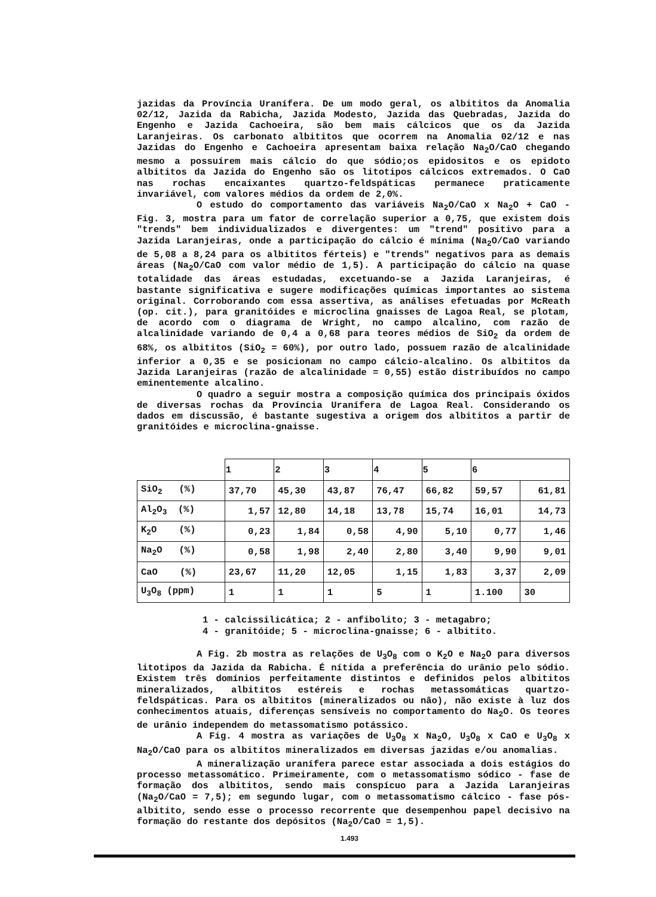jazidas da Província Uranífera. De um modo geral, os albititos da Anomalia 02/12, Jazida da Rabicha, Jazida Modesto, Jazida das Quebradas, Jazida do Engenho e Jazida Cachoeira, são bem mais cálcicos que os da Jazida Laranjeiras. Os carbonato albititos que ocorrem na Anomalia 02/12 e nas Jazidas do Engenho e Cachoeira apresentam baixa relação Na<sub>2</sub>O/CaO chegando mesmo a possuírem mais cálcio do que sódio;os epidositos e os epidoto albititos da Jazida do Engenho são os litotipos cálcicos extremados. O CaO nas rochas encaixantes quartzo-feldspáticas permanece praticamente invariável, com valores médios da ordem de 2,0%.
O estudo do comportamento das variáveis Na<sub>2</sub>O/CaO x Na<sub>2</sub>O + CaO - Fig. 3, mostra para um fator de correlação superior a 0,75, que existem dois "trends" bem individualizados e divergentes: um "trend" positivo para a Jazida Laranjeiras, onde a participação do cálcio é mínima (Na<sub>2</sub>O/CaO variando de 5,08 a 8,24 para os albititos férteis) e "trends" negativos para as demais áreas (Na<sub>2</sub>O/CaO com valor médio de 1,5). A participação do cálcio na quase totalidade das áreas estudadas, excetuando-se a Jazida Laranjeiras, é bastante significativa e sugere modificações químicas importantes ao sistema original. Corroborando com essa assertiva, as análises efetuadas por McReath (op. cit.), para granitóides e microclina gnaisses de Lagoa Real, se plotam, de acordo com o diagrama de Wright, no campo alcalino, com razão de alcalinidade variando de 0,4 a 0,68 para teores médios de SiO<sub>2</sub> da ordem de 68%, os albititos (SiO<sub>2</sub> = 60%), por outro lado, possuem razão de alcalinidade inferior a 0,35 e se posicionam no campo cálcio-alcalino. Os albititos da Jazida Laranjeiras (razão de alcalinidade = 0,55) estão distribuídos no campo eminentemente alcalino.
O quadro a seguir mostra a composição química dos principais óxidos de diversas rochas da Província Uranífera de Lagoa Real. Considerando os dados em discussão, é bastante sugestiva a origem dos albititos a partir de granitóides e microclina-gnaisse.
| | 1 | 2 | 3 | 4 | 5 | 6 | |
| --- | --- | --- | --- | --- | --- | --- | --- |
| SiO<sub>2</sub> (%) | 37,70 | 45,30 | 43,87 | 76,47 | 66,82 | 59,57 | 61,81 |
| Al<sub>2</sub>O<sub>3</sub> (%) | 1,57 | 12,80 | 14,18 | 13,78 | 15,74 | 16,01 | 14,73 |
| K<sub>2</sub>O (%) | 0,23 | 1,84 | 0,58 | 4,90 | 5,10 | 0,77 | 1,46 |
| Na<sub>2</sub>O (%) | 0,58 | 1,98 | 2,40 | 2,80 | 3,40 | 9,90 | 9,01 |
| CaO (%) | 23,67 | 11,20 | 12,05 | 1,15 | 1,83 | 3,37 | 2,09 |
| U<sub>3</sub>O<sub>8</sub> (ppm) | 1 | 1 | 1 | 5 | 1 | 1.100 | 30 |
1 - calcissilicática; 2 - anfibolito; 3 - metagabro;
4 - granitóide; 5 - microclina-gnaisse; 6 - albitito.
A Fig. 2b mostra as relações de U<sub>3</sub>O<sub>8</sub> com o K<sub>2</sub>O e Na<sub>2</sub>O para diversos litotipos da Jazida da Rabicha. É nítida a preferência do urânio pelo sódio. Existem três domínios perfeitamente distintos e definidos pelos albititos mineralizados, albititos estéreis e rochas metassomáticas quartzo-feldspáticas. Para os albititos (mineralizados ou não), não existe à luz dos conhecimentos atuais, diferenças sensíveis no comportamento do Na<sub>2</sub>O. Os teores de urânio independem do metassomatismo potássico.
A Fig. 4 mostra as variações de U<sub>3</sub>O<sub>8</sub> x Na<sub>2</sub>O, U<sub>3</sub>O<sub>8</sub> x CaO e U<sub>3</sub>O<sub>8</sub> x Na<sub>2</sub>O/CaO para os albititos mineralizados em diversas jazidas e/ou anomalias.
A mineralização uranífera parece estar associada a dois estágios do processo metassomático. Primeiramente, com o metassomatismo sódico - fase de formação dos albititos, sendo mais conspícuo para a Jazida Laranjeiras (Na<sub>2</sub>O/CaO = 7,5); em segundo lugar, com o metassomatismo cálcico - fase pós-albitito, sendo esse o processo recorrente que desempenhou papel decisivo na formação do restante dos depósitos (Na<sub>2</sub>O/CaO = 1,5).
1.493